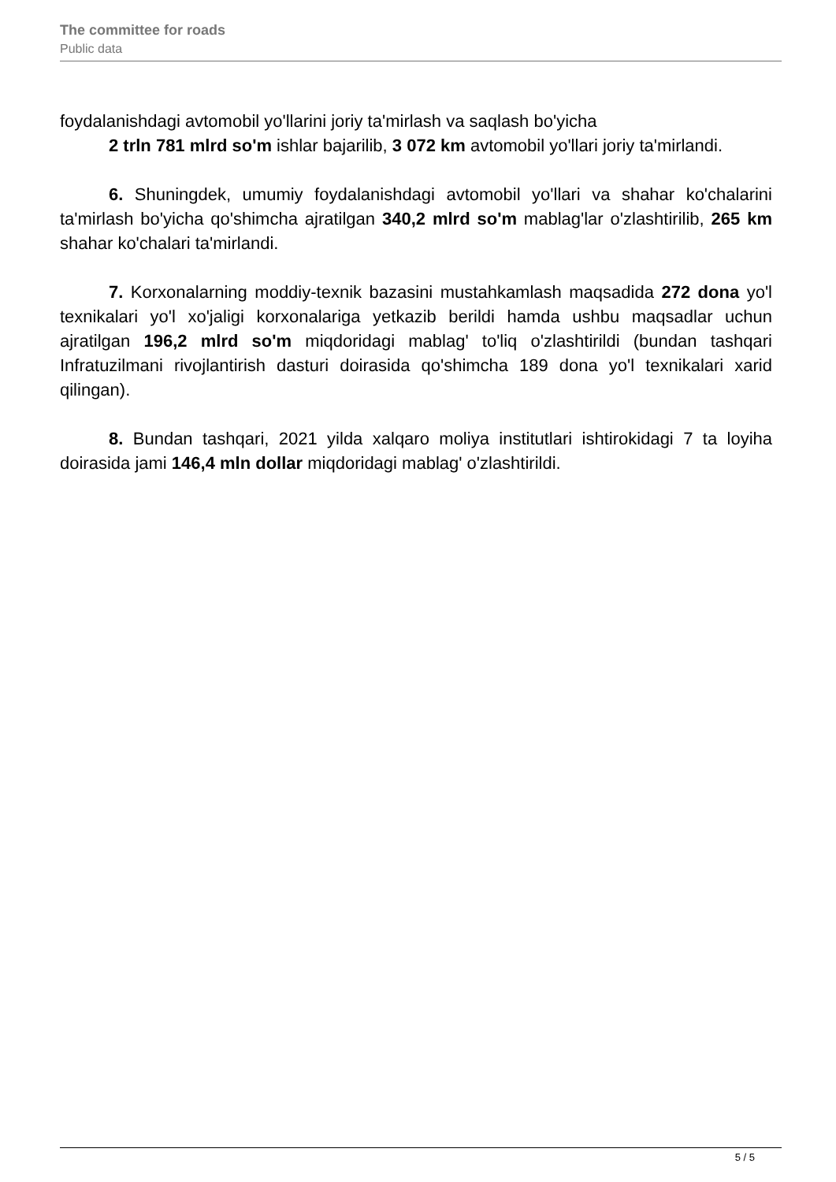The committee for roads
Public data
foydalanishdagi avtomobil yo'llarini joriy ta'mirlash va saqlash bo'yicha
2 trln 781 mlrd so'm ishlar bajarilib, 3 072 km avtomobil yo'llari joriy ta'mirlandi.
6. Shuningdek, umumiy foydalanishdagi avtomobil yo'llari va shahar ko'chalarini ta'mirlash bo'yicha qo'shimcha ajratilgan 340,2 mlrd so'm mablag'lar o'zlashtirilib, 265 km shahar ko'chalari ta'mirlandi.
7. Korxonalarning moddiy-texnik bazasini mustahkamlash maqsadida 272 dona yo'l texnikalari yo'l xo'jaligi korxonalariga yetkazib berildi hamda ushbu maqsadlar uchun ajratilgan 196,2 mlrd so'm miqdoridagi mablag' to'liq o'zlashtirildi (bundan tashqari Infratuzilmani rivojlantirish dasturi doirasida qo'shimcha 189 dona yo'l texnikalari xarid qilingan).
8. Bundan tashqari, 2021 yilda xalqaro moliya institutlari ishtirokidagi 7 ta loyiha doirasida jami 146,4 mln dollar miqdoridagi mablag' o'zlashtirildi.
5 / 5